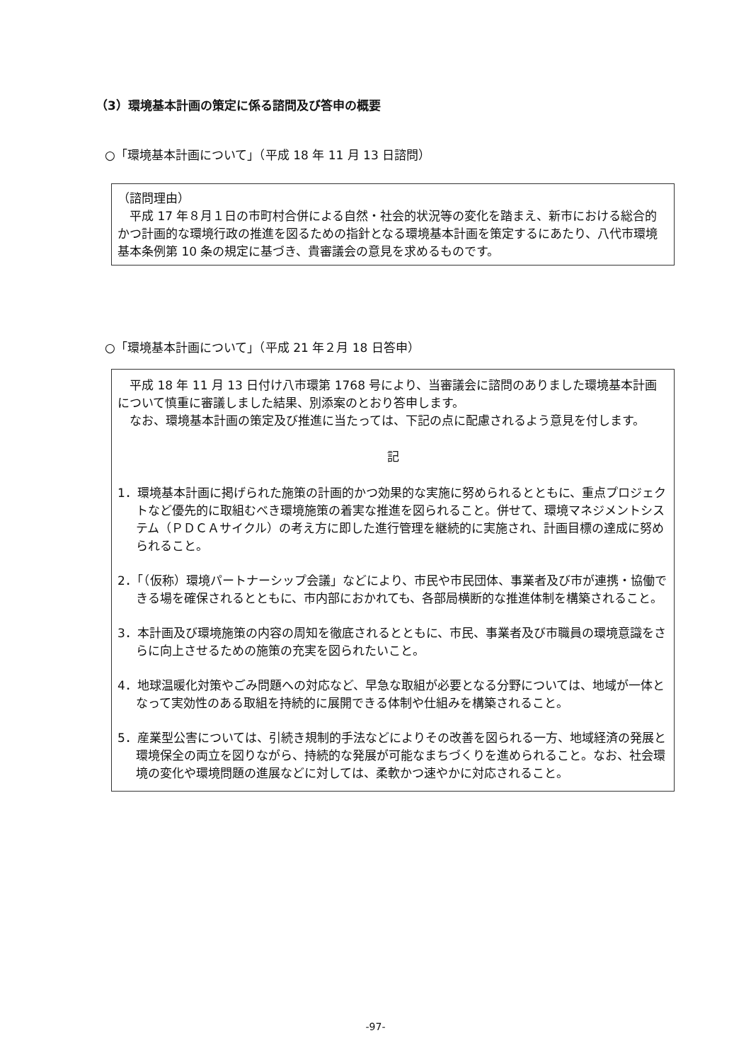（3）環境基本計画の策定に係る諮問及び答申の概要
○「環境基本計画について」（平成 18 年 11 月 13 日諮問）
（諮問理由）
平成 17 年８月１日の市町村合併による自然・社会的状況等の変化を踏まえ、新市における総合的かつ計画的な環境行政の推進を図るための指針となる環境基本計画を策定するにあたり、八代市環境基本条例第 10 条の規定に基づき、貴審議会の意見を求めるものです。
○「環境基本計画について」（平成 21 年２月 18 日答申）
平成 18 年 11 月 13 日付け八市環第 1768 号により、当審議会に諮問のありました環境基本計画について慎重に審議しました結果、別添案のとおり答申します。
なお、環境基本計画の策定及び推進に当たっては、下記の点に配慮されるよう意見を付します。
記
1．環境基本計画に掲げられた施策の計画的かつ効果的な実施に努められるとともに、重点プロジェクトなど優先的に取組むべき環境施策の着実な推進を図られること。併せて、環境マネジメントシステム（ＰＤＣＡサイクル）の考え方に即した進行管理を継続的に実施され、計画目標の達成に努められること。
2．「（仮称）環境パートナーシップ会議」などにより、市民や市民団体、事業者及び市が連携・協働できる場を確保されるとともに、市内部におかれても、各部局横断的な推進体制を構築されること。
3．本計画及び環境施策の内容の周知を徹底されるとともに、市民、事業者及び市職員の環境意識をさらに向上させるための施策の充実を図られたいこと。
4．地球温暖化対策やごみ問題への対応など、早急な取組が必要となる分野については、地域が一体となって実効性のある取組を持続的に展開できる体制や仕組みを構築されること。
5．産業型公害については、引続き規制的手法などによりその改善を図られる一方、地域経済の発展と環境保全の両立を図りながら、持続的な発展が可能なまちづくりを進められること。なお、社会環境の変化や環境問題の進展などに対しては、柔軟かつ速やかに対応されること。
-97-